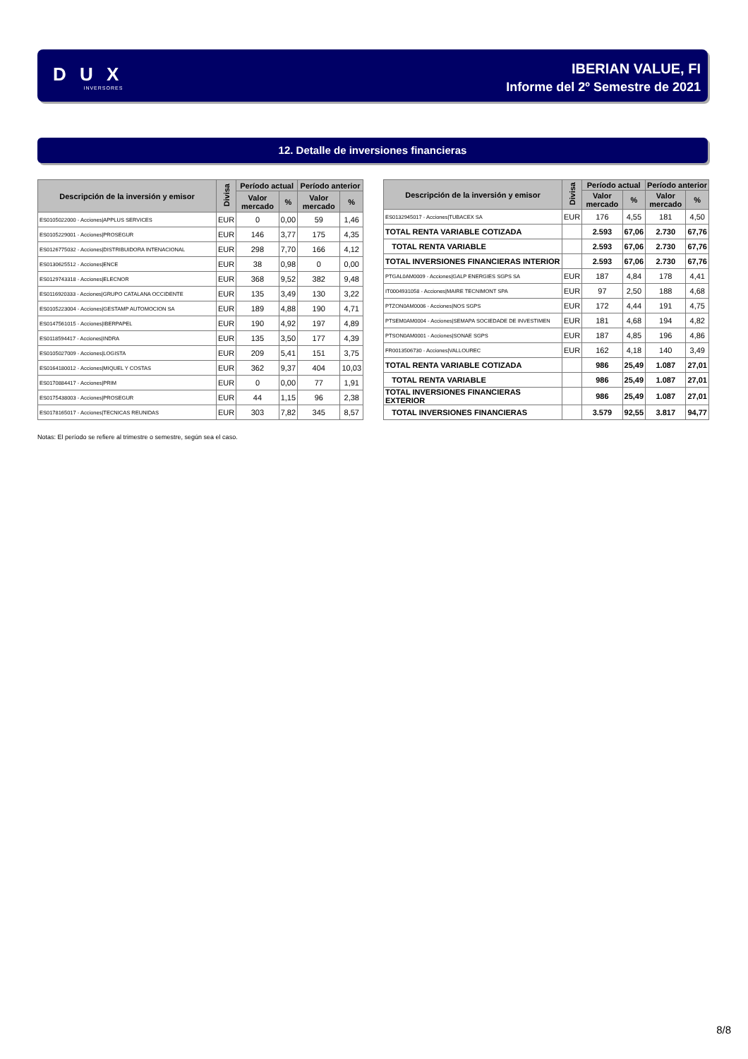D U X
INVERSORES
IBERIAN VALUE, FI
Informe del 2º Semestre de 2021
12. Detalle de inversiones financieras
| Descripción de la inversión y emisor | Divisa | Período actual | | Período anterior | |
| --- | --- | --- | --- | --- | --- |
| | | Valor mercado | % | Valor mercado | % |
| ES0105022000 - Acciones/APPLUS SERVICES | EUR | 0 | 0,00 | 59 | 1,46 |
| ES0105229001 - Acciones/PROSEGUR | EUR | 146 | 3,77 | 175 | 4,35 |
| ES0126775032 - Acciones/DISTRIBUIDORA INTENACIONAL | EUR | 298 | 7,70 | 166 | 4,12 |
| ES0130625512 - Acciones/ENCE | EUR | 38 | 0,98 | 0 | 0,00 |
| ES0129743318 - Acciones/ELECNOR | EUR | 368 | 9,52 | 382 | 9,48 |
| ES0116920333 - Acciones/GRUPO CATALANA OCCIDENTE | EUR | 135 | 3,49 | 130 | 3,22 |
| ES0105223004 - Acciones/GESTAMP AUTOMOCION SA | EUR | 189 | 4,88 | 190 | 4,71 |
| ES0147561015 - Acciones/IBERPAPEL | EUR | 190 | 4,92 | 197 | 4,89 |
| ES0118594417 - Acciones/INDRA | EUR | 135 | 3,50 | 177 | 4,39 |
| ES0105027009 - Acciones/LOGISTA | EUR | 209 | 5,41 | 151 | 3,75 |
| ES0164180012 - Acciones/MIQUEL Y COSTAS | EUR | 362 | 9,37 | 404 | 10,03 |
| ES0170884417 - Acciones/PRIM | EUR | 0 | 0,00 | 77 | 1,91 |
| ES0175438003 - Acciones/PROSEGUR | EUR | 44 | 1,15 | 96 | 2,38 |
| ES0178165017 - Acciones/TECNICAS REUNIDAS | EUR | 303 | 7,82 | 345 | 8,57 |
| Descripción de la inversión y emisor | Divisa | Período actual | | Período anterior | |
| --- | --- | --- | --- | --- | --- |
| | | Valor mercado | % | Valor mercado | % |
| ES0132945017 - Acciones/TUBACEX SA | EUR | 176 | 4,55 | 181 | 4,50 |
| TOTAL RENTA VARIABLE COTIZADA | | 2.593 | 67,06 | 2.730 | 67,76 |
| TOTAL RENTA VARIABLE | | 2.593 | 67,06 | 2.730 | 67,76 |
| TOTAL INVERSIONES FINANCIERAS INTERIOR | | 2.593 | 67,06 | 2.730 | 67,76 |
| PTGAL0AM0009 - Acciones/GALP ENERGIES SGPS SA | EUR | 187 | 4,84 | 178 | 4,41 |
| IT0004931058 - Acciones/MAIRE TECNIMONT SPA | EUR | 97 | 2,50 | 188 | 4,68 |
| PTZON0AM0006 - Acciones/NOS SGPS | EUR | 172 | 4,44 | 191 | 4,75 |
| PTSEM0AM0004 - Acciones/SEMAPA SOCIEDADE DE INVESTIMEN | EUR | 181 | 4,68 | 194 | 4,82 |
| PTSON0AM0001 - Acciones/SONAE SGPS | EUR | 187 | 4,85 | 196 | 4,86 |
| FR0013506730 - Acciones/VALLOUREC | EUR | 162 | 4,18 | 140 | 3,49 |
| TOTAL RENTA VARIABLE COTIZADA | | 986 | 25,49 | 1.087 | 27,01 |
| TOTAL RENTA VARIABLE | | 986 | 25,49 | 1.087 | 27,01 |
| TOTAL INVERSIONES FINANCIERAS EXTERIOR | | 986 | 25,49 | 1.087 | 27,01 |
| TOTAL INVERSIONES FINANCIERAS | | 3.579 | 92,55 | 3.817 | 94,77 |
Notas: El período se refiere al trimestre o semestre, según sea el caso.
8/8